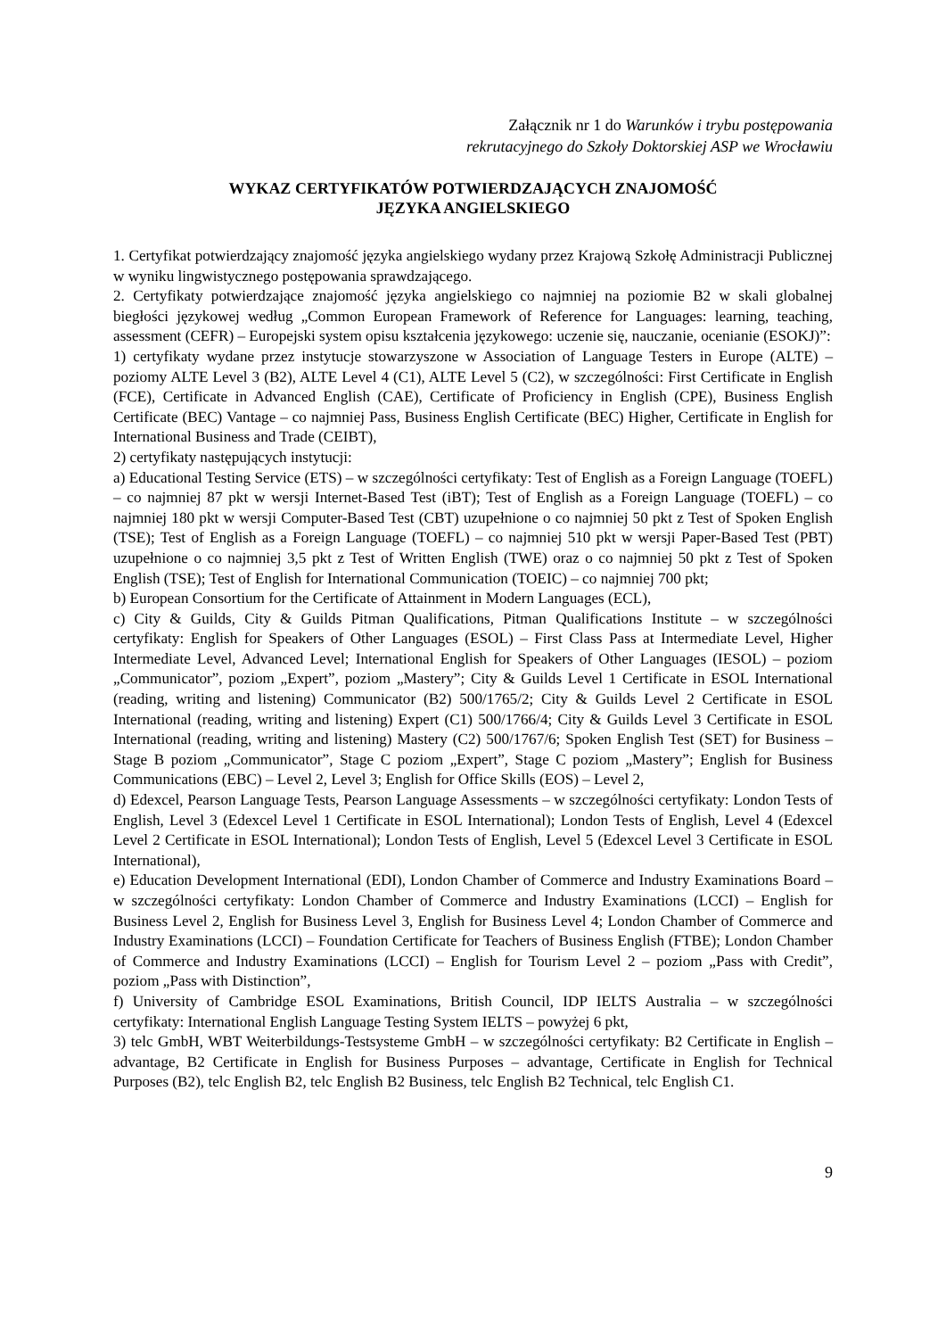Załącznik nr 1 do Warunków i trybu postępowania
rekrutacyjnego do Szkoły Doktorskiej ASP we Wrocławiu
WYKAZ CERTYFIKATÓW POTWIERDZAJĄCYCH ZNAJOMOŚĆ
JĘZYKA ANGIELSKIEGO
1. Certyfikat potwierdzający znajomość języka angielskiego wydany przez Krajową Szkołę Administracji Publicznej w wyniku lingwistycznego postępowania sprawdzającego.
2. Certyfikaty potwierdzające znajomość języka angielskiego co najmniej na poziomie B2 w skali globalnej biegłości językowej według „Common European Framework of Reference for Languages: learning, teaching, assessment (CEFR) – Europejski system opisu kształcenia językowego: uczenie się, nauczanie, ocenianie (ESOKJ)”:
1) certyfikaty wydane przez instytucje stowarzyszone w Association of Language Testers in Europe (ALTE) – poziomy ALTE Level 3 (B2), ALTE Level 4 (C1), ALTE Level 5 (C2), w szczególności: First Certificate in English (FCE), Certificate in Advanced English (CAE), Certificate of Proficiency in English (CPE), Business English Certificate (BEC) Vantage – co najmniej Pass, Business English Certificate (BEC) Higher, Certificate in English for International Business and Trade (CEIBT),
2) certyfikaty następujących instytucji:
a) Educational Testing Service (ETS) – w szczególności certyfikaty: Test of English as a Foreign Language (TOEFL) – co najmniej 87 pkt w wersji Internet-Based Test (iBT); Test of English as a Foreign Language (TOEFL) – co najmniej 180 pkt w wersji Computer-Based Test (CBT) uzupełnione o co najmniej 50 pkt z Test of Spoken English (TSE); Test of English as a Foreign Language (TOEFL) – co najmniej 510 pkt w wersji Paper-Based Test (PBT) uzupełnione o co najmniej 3,5 pkt z Test of Written English (TWE) oraz o co najmniej 50 pkt z Test of Spoken English (TSE); Test of English for International Communication (TOEIC) – co najmniej 700 pkt;
b) European Consortium for the Certificate of Attainment in Modern Languages (ECL),
c) City & Guilds, City & Guilds Pitman Qualifications, Pitman Qualifications Institute – w szczególności certyfikaty: English for Speakers of Other Languages (ESOL) – First Class Pass at Intermediate Level, Higher Intermediate Level, Advanced Level; International English for Speakers of Other Languages (IESOL) – poziom „Communicator”, poziom „Expert”, poziom „Mastery”; City & Guilds Level 1 Certificate in ESOL International (reading, writing and listening) Communicator (B2) 500/1765/2; City & Guilds Level 2 Certificate in ESOL International (reading, writing and listening) Expert (C1) 500/1766/4; City & Guilds Level 3 Certificate in ESOL International (reading, writing and listening) Mastery (C2) 500/1767/6; Spoken English Test (SET) for Business – Stage B poziom „Communicator”, Stage C poziom „Expert”, Stage C poziom „Mastery”; English for Business Communications (EBC) – Level 2, Level 3; English for Office Skills (EOS) – Level 2,
d) Edexcel, Pearson Language Tests, Pearson Language Assessments – w szczególności certyfikaty: London Tests of English, Level 3 (Edexcel Level 1 Certificate in ESOL International); London Tests of English, Level 4 (Edexcel Level 2 Certificate in ESOL International); London Tests of English, Level 5 (Edexcel Level 3 Certificate in ESOL International),
e) Education Development International (EDI), London Chamber of Commerce and Industry Examinations Board – w szczególności certyfikaty: London Chamber of Commerce and Industry Examinations (LCCI) – English for Business Level 2, English for Business Level 3, English for Business Level 4; London Chamber of Commerce and Industry Examinations (LCCI) – Foundation Certificate for Teachers of Business English (FTBE); London Chamber of Commerce and Industry Examinations (LCCI) – English for Tourism Level 2 – poziom „Pass with Credit”, poziom „Pass with Distinction”,
f) University of Cambridge ESOL Examinations, British Council, IDP IELTS Australia – w szczególności certyfikaty: International English Language Testing System IELTS – powyżej 6 pkt,
3) telc GmbH, WBT Weiterbildungs-Testsysteme GmbH – w szczególności certyfikaty: B2 Certificate in English – advantage, B2 Certificate in English for Business Purposes – advantage, Certificate in English for Technical Purposes (B2), telc English B2, telc English B2 Business, telc English B2 Technical, telc English C1.
9